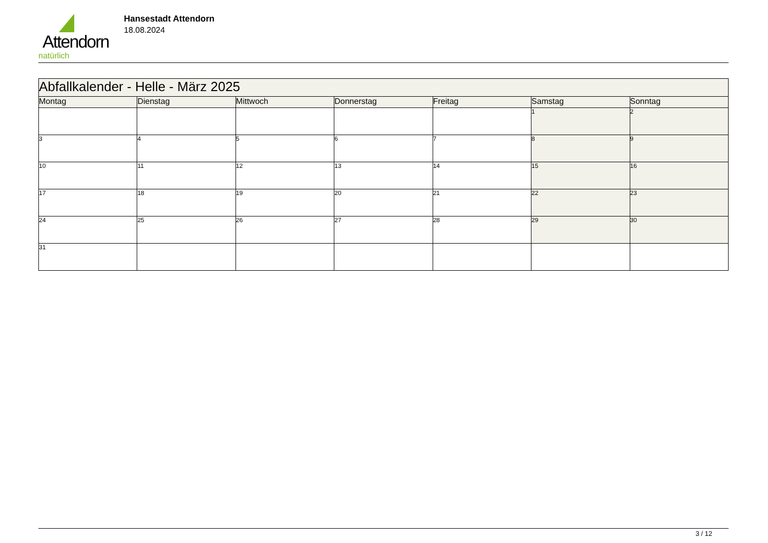Attendorn
natürlich
Hansestadt Attendorn
18.08.2024
| Abfallkalender - Helle - März 2025 | | | | | | |
| --- | --- | --- | --- | --- | --- | --- |
| Montag | Dienstag | Mittwoch | Donnerstag | Freitag | Samstag | Sonntag |
| | | | | | 1 | 2 |
| 3 | 4 | 5 | 6 | 7 | 8 | 9 |
| 10 | 11 | 12 | 13 | 14 | 15 | 16 |
| 17 | 18 | 19 | 20 | 21 | 22 | 23 |
| 24 | 25 | 26 | 27 | 28 | 29 | 30 |
| 31 | | | | | | |
3 / 12